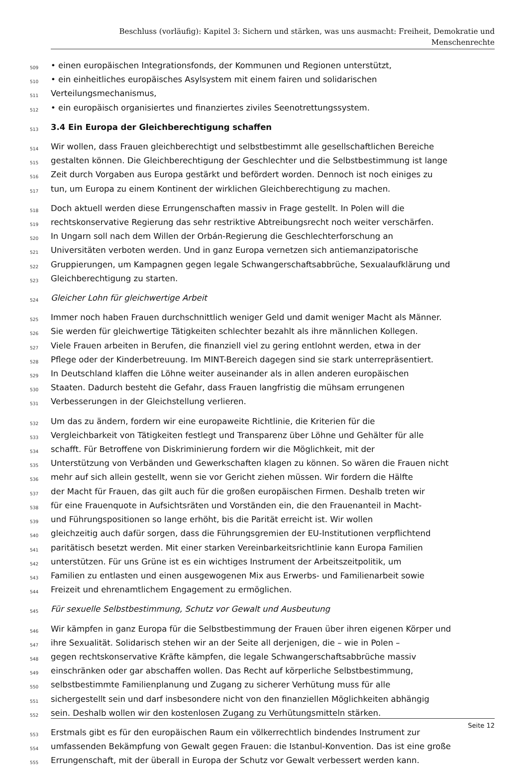Beschluss (vorläufig): Kapitel 3: Sichern und stärken, was uns ausmacht: Freiheit, Demokratie und
Menschenrechte
509 • einen europäischen Integrationsfonds, der Kommunen und Regionen unterstützt,
510 • ein einheitliches europäisches Asylsystem mit einem fairen und solidarischen
511 Verteilungsmechanismus,
512 • ein europäisch organisiertes und finanziertes ziviles Seenotrettungssystem.
513 3.4 Ein Europa der Gleichberechtigung schaffen
514 Wir wollen, dass Frauen gleichberechtigt und selbstbestimmt alle gesellschaftlichen Bereiche
515 gestalten können. Die Gleichberechtigung der Geschlechter und die Selbstbestimmung ist lange
516 Zeit durch Vorgaben aus Europa gestärkt und befördert worden. Dennoch ist noch einiges zu
517 tun, um Europa zu einem Kontinent der wirklichen Gleichberechtigung zu machen.
518 Doch aktuell werden diese Errungenschaften massiv in Frage gestellt. In Polen will die
519 rechtskonservative Regierung das sehr restriktive Abtreibungsrecht noch weiter verschärfen.
520 In Ungarn soll nach dem Willen der Orbán-Regierung die Geschlechterforschung an
521 Universitäten verboten werden. Und in ganz Europa vernetzen sich antiemanzipatorische
522 Gruppierungen, um Kampagnen gegen legale Schwangerschaftsabbrüche, Sexualaufklärung und
523 Gleichberechtigung zu starten.
524 Gleicher Lohn für gleichwertige Arbeit
525 Immer noch haben Frauen durchschnittlich weniger Geld und damit weniger Macht als Männer.
526 Sie werden für gleichwertige Tätigkeiten schlechter bezahlt als ihre männlichen Kollegen.
527 Viele Frauen arbeiten in Berufen, die finanziell viel zu gering entlohnt werden, etwa in der
528 Pflege oder der Kinderbetreuung. Im MINT-Bereich dagegen sind sie stark unterrepräsentiert.
529 In Deutschland klaffen die Löhne weiter auseinander als in allen anderen europäischen
530 Staaten. Dadurch besteht die Gefahr, dass Frauen langfristig die mühsam errungenen
531 Verbesserungen in der Gleichstellung verlieren.
532 Um das zu ändern, fordern wir eine europaweite Richtlinie, die Kriterien für die
533 Vergleichbarkeit von Tätigkeiten festlegt und Transparenz über Löhne und Gehälter für alle
534 schafft. Für Betroffene von Diskriminierung fordern wir die Möglichkeit, mit der
535 Unterstützung von Verbänden und Gewerkschaften klagen zu können. So wären die Frauen nicht
536 mehr auf sich allein gestellt, wenn sie vor Gericht ziehen müssen. Wir fordern die Hälfte
537 der Macht für Frauen, das gilt auch für die großen europäischen Firmen. Deshalb treten wir
538 für eine Frauenquote in Aufsichtsräten und Vorständen ein, die den Frauenanteil in Macht-
539 und Führungspositionen so lange erhöht, bis die Parität erreicht ist. Wir wollen
540 gleichzeitig auch dafür sorgen, dass die Führungsgremien der EU-Institutionen verpflichtend
541 paritätisch besetzt werden. Mit einer starken Vereinbarkeitsrichtlinie kann Europa Familien
542 unterstützen. Für uns Grüne ist es ein wichtiges Instrument der Arbeitszeitpolitik, um
543 Familien zu entlasten und einen ausgewogenen Mix aus Erwerbs- und Familienarbeit sowie
544 Freizeit und ehrenamtlichem Engagement zu ermöglichen.
545 Für sexuelle Selbstbestimmung, Schutz vor Gewalt und Ausbeutung
546 Wir kämpfen in ganz Europa für die Selbstbestimmung der Frauen über ihren eigenen Körper und
547 ihre Sexualität. Solidarisch stehen wir an der Seite all derjenigen, die – wie in Polen –
548 gegen rechtskonservative Kräfte kämpfen, die legale Schwangerschaftsabbrüche massiv
549 einschränken oder gar abschaffen wollen. Das Recht auf körperliche Selbstbestimmung,
550 selbstbestimmte Familienplanung und Zugang zu sicherer Verhütung muss für alle
551 sichergestellt sein und darf insbesondere nicht von den finanziellen Möglichkeiten abhängig
552 sein. Deshalb wollen wir den kostenlosen Zugang zu Verhütungsmitteln stärken.
553 Erstmals gibt es für den europäischen Raum ein völkerrechtlich bindendes Instrument zur
554 umfassenden Bekämpfung von Gewalt gegen Frauen: die Istanbul-Konvention. Das ist eine große
555 Errungenschaft, mit der überall in Europa der Schutz vor Gewalt verbessert werden kann.
Seite 12